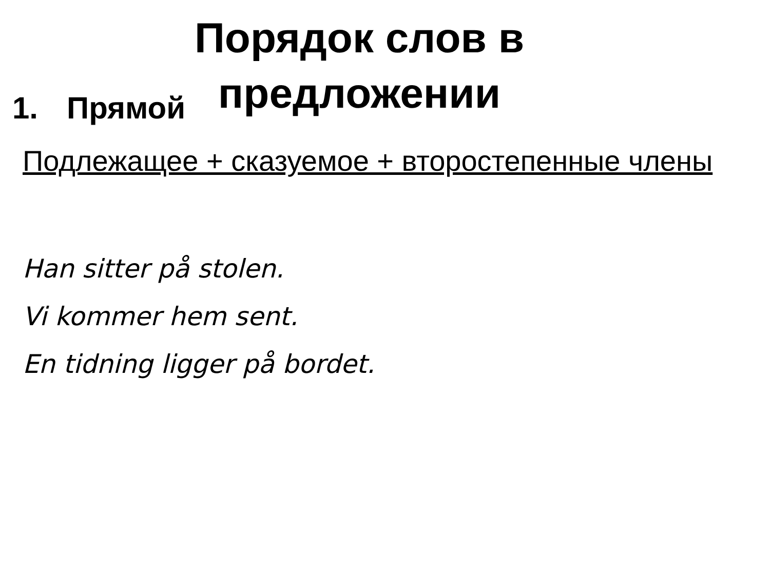Порядок слов в предложении
1. Прямой
Подлежащее + сказуемое + второстепенные члены
Han sitter på stolen.
Vi kommer hem sent.
En tidning ligger på bordet.